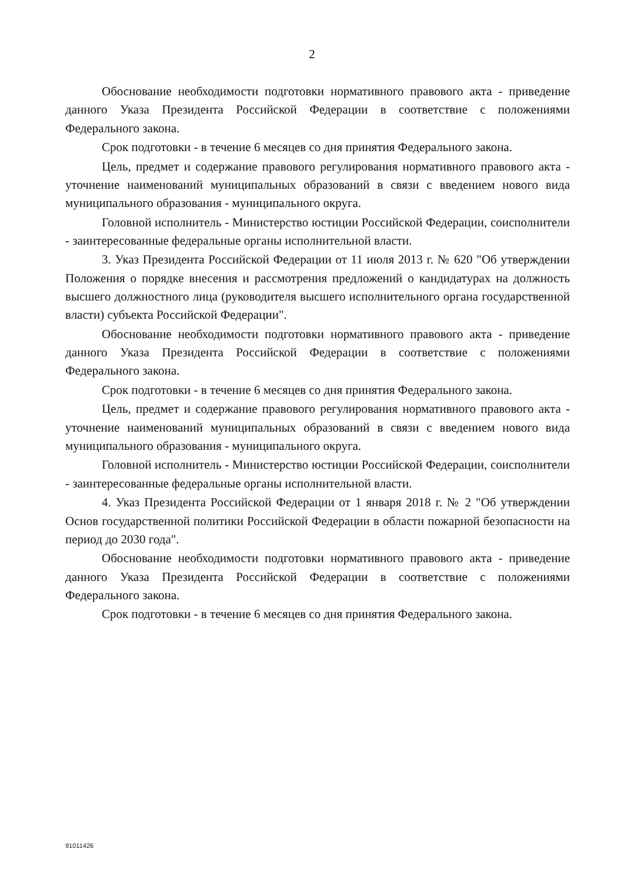2
Обоснование необходимости подготовки нормативного правового акта - приведение данного Указа Президента Российской Федерации в соответствие с положениями Федерального закона.
Срок подготовки - в течение 6 месяцев со дня принятия Федерального закона.
Цель, предмет и содержание правового регулирования нормативного правового акта - уточнение наименований муниципальных образований в связи с введением нового вида муниципального образования - муниципального округа.
Головной исполнитель - Министерство юстиции Российской Федерации, соисполнители - заинтересованные федеральные органы исполнительной власти.
3. Указ Президента Российской Федерации от 11 июля 2013 г. № 620 "Об утверждении Положения о порядке внесения и рассмотрения предложений о кандидатурах на должность высшего должностного лица (руководителя высшего исполнительного органа государственной власти) субъекта Российской Федерации".
Обоснование необходимости подготовки нормативного правового акта - приведение данного Указа Президента Российской Федерации в соответствие с положениями Федерального закона.
Срок подготовки - в течение 6 месяцев со дня принятия Федерального закона.
Цель, предмет и содержание правового регулирования нормативного правового акта - уточнение наименований муниципальных образований в связи с введением нового вида муниципального образования - муниципального округа.
Головной исполнитель - Министерство юстиции Российской Федерации, соисполнители - заинтересованные федеральные органы исполнительной власти.
4. Указ Президента Российской Федерации от 1 января 2018 г. № 2 "Об утверждении Основ государственной политики Российской Федерации в области пожарной безопасности на период до 2030 года".
Обоснование необходимости подготовки нормативного правового акта - приведение данного Указа Президента Российской Федерации в соответствие с положениями Федерального закона.
Срок подготовки - в течение 6 месяцев со дня принятия Федерального закона.
91011426